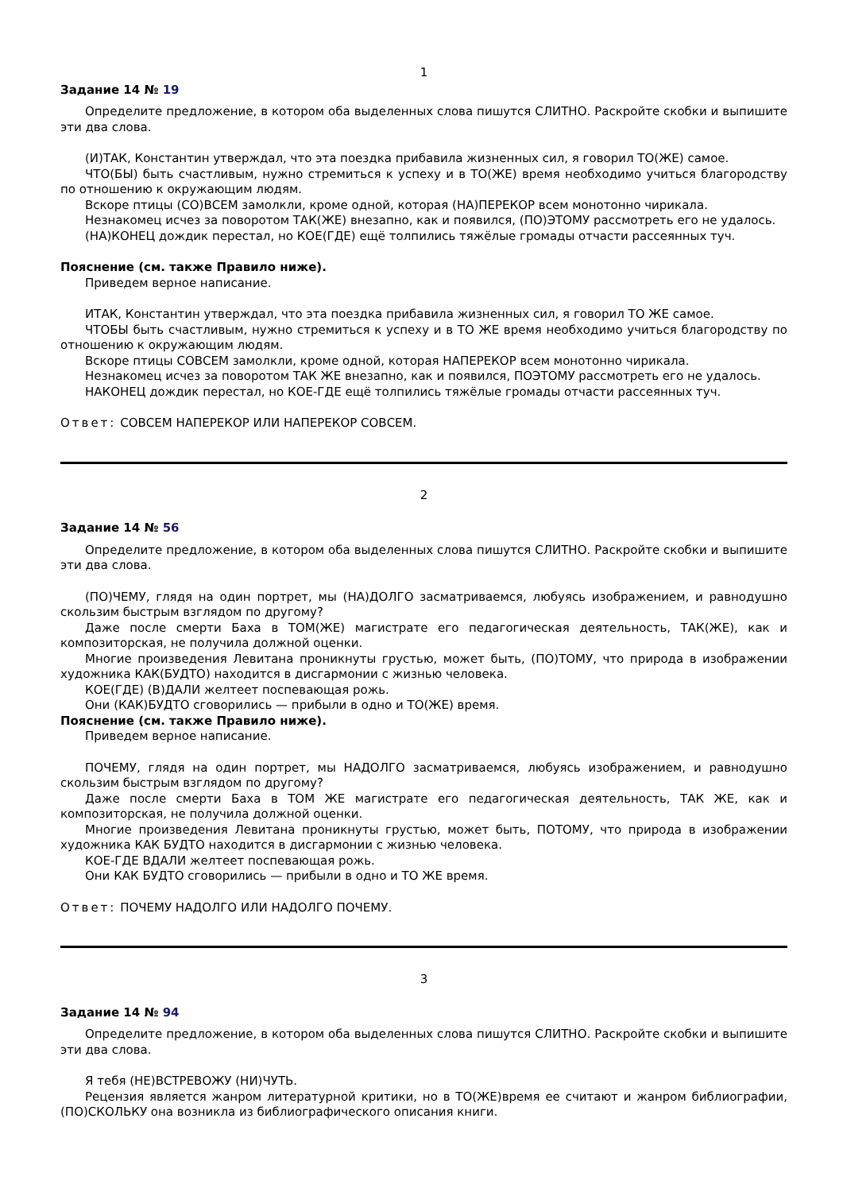1
Задание 14 № 19
Определите предложение, в котором оба выделенных слова пишутся СЛИТНО. Раскройте скобки и выпишите эти два слова.
(И)ТАК, Константин утверждал, что эта поездка прибавила жизненных сил, я говорил ТО(ЖЕ) самое.
ЧТО(БЫ) быть счастливым, нужно стремиться к успеху и в ТО(ЖЕ) время необходимо учиться благородству по отношению к окружающим людям.
Вскоре птицы (СО)ВСЕМ замолкли, кроме одной, которая (НА)ПЕРЕКОР всем монотонно чирикала.
Незнакомец исчез за поворотом ТАК(ЖЕ) внезапно, как и появился, (ПО)ЭТОМУ рассмотреть его не удалось.
(НА)КОНЕЦ дождик перестал, но КОЕ(ГДЕ) ещё толпились тяжёлые громады отчасти рассеянных туч.
Пояснение (см. также Правило ниже).
Приведем верное написание.
ИТАК, Константин утверждал, что эта поездка прибавила жизненных сил, я говорил ТО ЖЕ самое.
ЧТОБЫ быть счастливым, нужно стремиться к успеху и в ТО ЖЕ время необходимо учиться благородству по отношению к окружающим людям.
Вскоре птицы СОВСЕМ замолкли, кроме одной, которая НАПЕРЕКОР всем монотонно чирикала.
Незнакомец исчез за поворотом ТАК ЖЕ внезапно, как и появился, ПОЭТОМУ рассмотреть его не удалось.
НАКОНЕЦ дождик перестал, но КОЕ-ГДЕ ещё толпились тяжёлые громады отчасти рассеянных туч.
Ответ: СОВСЕМ НАПЕРЕКОР ИЛИ НАПЕРЕКОР СОВСЕМ.
2
Задание 14 № 56
Определите предложение, в котором оба выделенных слова пишутся СЛИТНО. Раскройте скобки и выпишите эти два слова.
(ПО)ЧЕМУ, глядя на один портрет, мы (НА)ДОЛГО засматриваемся, любуясь изображением, и равнодушно скользим быстрым взглядом по другому?
Даже после смерти Баха в ТОМ(ЖЕ) магистрате его педагогическая деятельность, ТАК(ЖЕ), как и композиторская, не получила должной оценки.
Многие произведения Левитана проникнуты грустью, может быть, (ПО)ТОМУ, что природа в изображении художника КАК(БУДТО) находится в дисгармонии с жизнью человека.
КОЕ(ГДЕ) (В)ДАЛИ желтеет поспевающая рожь.
Они (КАК)БУДТО сговорились — прибыли в одно и ТО(ЖЕ) время.
Пояснение (см. также Правило ниже).
Приведем верное написание.
ПОЧЕМУ, глядя на один портрет, мы НАДОЛГО засматриваемся, любуясь изображением, и равнодушно скользим быстрым взглядом по другому?
Даже после смерти Баха в ТОМ ЖЕ магистрате его педагогическая деятельность, ТАК ЖЕ, как и композиторская, не получила должной оценки.
Многие произведения Левитана проникнуты грустью, может быть, ПОТОМУ, что природа в изображении художника КАК БУДТО находится в дисгармонии с жизнью человека.
КОЕ-ГДЕ ВДАЛИ желтеет поспевающая рожь.
Они КАК БУДТО сговорились — прибыли в одно и ТО ЖЕ время.
Ответ: ПОЧЕМУ НАДОЛГО ИЛИ НАДОЛГО ПОЧЕМУ.
3
Задание 14 № 94
Определите предложение, в котором оба выделенных слова пишутся СЛИТНО. Раскройте скобки и выпишите эти два слова.
Я тебя (НЕ)ВСТРЕВОЖУ (НИ)ЧУТЬ.
Рецензия является жанром литературной критики, но в ТО(ЖЕ)время ее считают и жанром библиографии, (ПО)СКОЛЬКУ она возникла из библиографического описания книги.